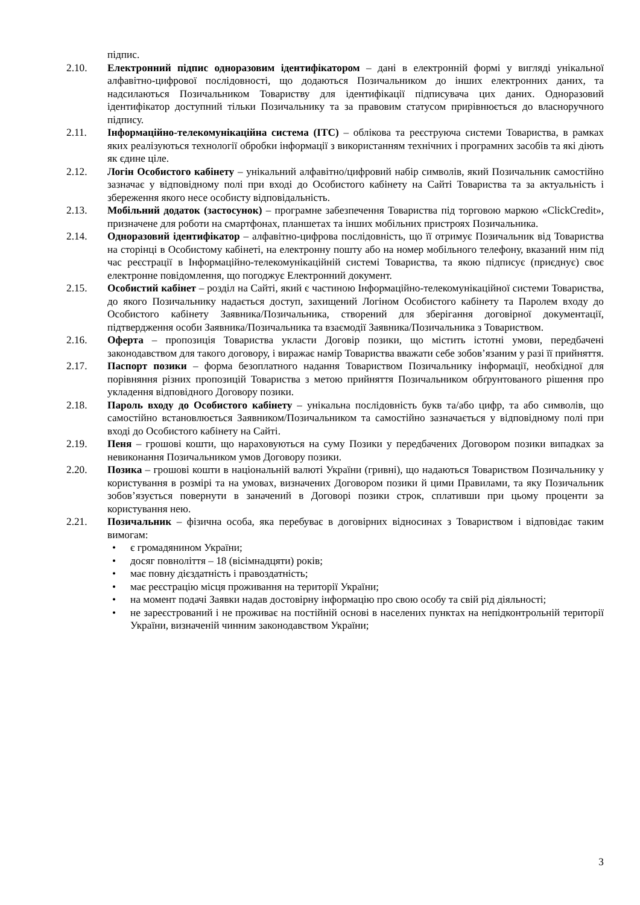підпис.
2.10. Електронний підпис одноразовим ідентифікатором – дані в електронній формі у вигляді унікальної алфавітно-цифрової послідовності, що додаються Позичальником до інших електронних даних, та надсилаються Позичальником Товариству для ідентифікації підписувача цих даних. Одноразовий ідентифікатор доступний тільки Позичальнику та за правовим статусом прирівнюється до власноручного підпису.
2.11. Інформаційно-телекомунікаційна система (ІТС) – облікова та реєструюча системи Товариства, в рамках яких реалізуються технології обробки інформації з використанням технічних і програмних засобів та які діють як єдине ціле.
2.12. Логін Особистого кабінету – унікальний алфавітно/цифровий набір символів, який Позичальник самостійно зазначає у відповідному полі при вході до Особистого кабінету на Сайті Товариства та за актуальність і збереження якого несе особисту відповідальність.
2.13. Мобільний додаток (застосунок) – програмне забезпечення Товариства під торговою маркою «ClickCredit», призначене для роботи на смартфонах, планшетах та інших мобільних пристроях Позичальника.
2.14. Одноразовий ідентифікатор – алфавітно-цифрова послідовність, що її отримує Позичальник від Товариства на сторінці в Особистому кабінеті, на електронну пошту або на номер мобільного телефону, вказаний ним під час реєстрації в Інформаційно-телекомунікаційній системі Товариства, та якою підписує (приєднує) своє електронне повідомлення, що погоджує Електронний документ.
2.15. Особистий кабінет – розділ на Сайті, який є частиною Інформаційно-телекомунікаційної системи Товариства, до якого Позичальнику надається доступ, захищений Логіном Особистого кабінету та Паролем входу до Особистого кабінету Заявника/Позичальника, створений для зберігання договірної документації, підтвердження особи Заявника/Позичальника та взаємодії Заявника/Позичальника з Товариством.
2.16. Оферта – пропозиція Товариства укласти Договір позики, що містить істотні умови, передбачені законодавством для такого договору, і виражає намір Товариства вважати себе зобов’язаним у разі її прийняття.
2.17. Паспорт позики – форма безоплатного надання Товариством Позичальнику інформації, необхідної для порівняння різних пропозицій Товариства з метою прийняття Позичальником обґрунтованого рішення про укладення відповідного Договору позики.
2.18. Пароль входу до Особистого кабінету – унікальна послідовність букв та/або цифр, та або символів, що самостійно встановлюється Заявником/Позичальником та самостійно зазначається у відповідному полі при вході до Особистого кабінету на Сайті.
2.19. Пеня – грошові кошти, що нараховуються на суму Позики у передбачених Договором позики випадках за невиконання Позичальником умов Договору позики.
2.20. Позика – грошові кошти в національній валюті України (гривні), що надаються Товариством Позичальнику у користування в розмірі та на умовах, визначених Договором позики й цими Правилами, та яку Позичальник зобов’язується повернути в заначений в Договорі позики строк, сплативши при цьому проценти за користування нею.
2.21. Позичальник – фізична особа, яка перебуває в договірних відносинах з Товариством і відповідає таким вимогам:
• є громадянином України;
• досяг повноліття – 18 (вісімнадцяти) років;
• має повну дієздатність і правоздатність;
• має реєстрацію місця проживання на території України;
• на момент подачі Заявки надав достовірну інформацію про свою особу та свій рід діяльності;
• не зареєстрований і не проживає на постійній основі в населених пунктах на непідконтрольній території України, визначеній чинним законодавством України;
3